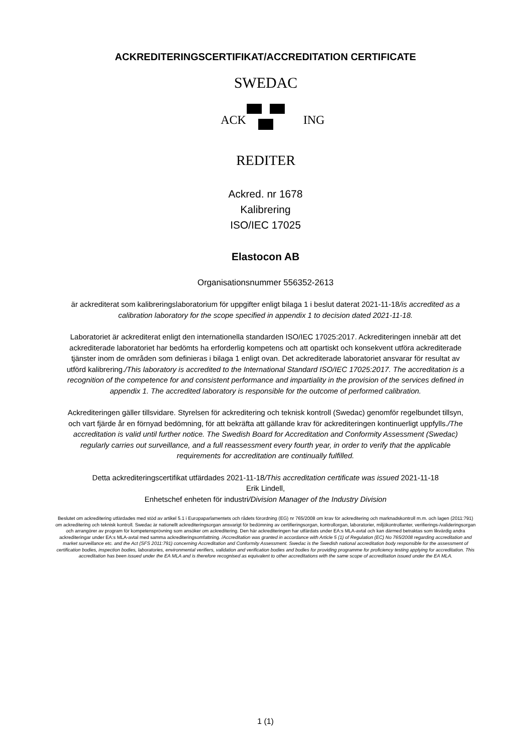ACKREDITERINGSCERTIFIKAT/ACCREDITATION CERTIFICATE
SWEDAC
REDITER
ACK
ING
Ackred. nr 1678
Kalibrering
ISO/IEC 17025
Elastocon AB
Organisationsnummer 556352-2613
är ackrediterat som kalibreringslaboratorium för uppgifter enligt bilaga 1 i beslut daterat 2021-11-18/is accredited as a calibration laboratory for the scope specified in appendix 1 to decision dated 2021-11-18.
Laboratoriet är ackrediterat enligt den internationella standarden ISO/IEC 17025:2017. Ackrediteringen innebär att det ackrediterade laboratoriet har bedömts ha erforderlig kompetens och att opartiskt och konsekvent utföra ackrediterade tjänster inom de områden som definieras i bilaga 1 enligt ovan. Det ackrediterade laboratoriet ansvarar för resultat av utförd kalibrering./This laboratory is accredited to the International Standard ISO/IEC 17025:2017. The accreditation is a recognition of the competence for and consistent performance and impartiality in the provision of the services defined in appendix 1. The accredited laboratory is responsible for the outcome of performed calibration.
Ackrediteringen gäller tillsvidare. Styrelsen för ackreditering och teknisk kontroll (Swedac) genomför regelbundet tillsyn, och vart fjärde år en förnyad bedömning, för att bekräfta att gällande krav för ackrediteringen kontinuerligt uppfylls./The accreditation is valid until further notice. The Swedish Board for Accreditation and Conformity Assessment (Swedac) regularly carries out surveillance, and a full reassessment every fourth year, in order to verify that the applicable requirements for accreditation are continually fulfilled.
Detta ackrediteringscertifikat utfärdades 2021-11-18/This accreditation certificate was issued 2021-11-18
Erik Lindell,
Enhetschef enheten för industri/Division Manager of the Industry Division
Beslutet om ackreditering utfärdades med stöd av artikel 5.1 i Europaparlamentets och rådets förordning (EG) nr 765/2008 om krav för ackreditering och marknadskontroll m.m. och lagen (2011:791) om ackreditering och teknisk kontroll. Swedac är nationellt ackrediteringsorgan ansvarigt för bedömning av certifieringsorgan, kontrollorgan, laboratorier, miljökontrollanter, verifierings-/valideringsorgan och arrangörer av program för kompetensprövning som ansöker om ackreditering. Den här ackrediteringen har utfärdats under EA:s MLA-avtal och kan därmed betraktas som likvärdig andra ackrediteringar under EA:s MLA-avtal med samma ackrediteringsomfattning. /Accreditation was granted in accordance with Article 5 (1) of Regulation (EC) No 765/2008 regarding accreditation and market surveillance etc. and the Act (SFS 2011:791) concerning Accreditation and Conformity Assessment. Swedac is the Swedish national accreditation body responsible for the assessment of certification bodies, inspection bodies, laboratories, environmental verifiers, validation and verification bodies and bodies for providing programme for proficiency testing applying for accreditation. This accreditation has been issued under the EA MLA and is therefore recognised as equivalent to other accreditations with the same scope of accreditation issued under the EA MLA.
1 (1)